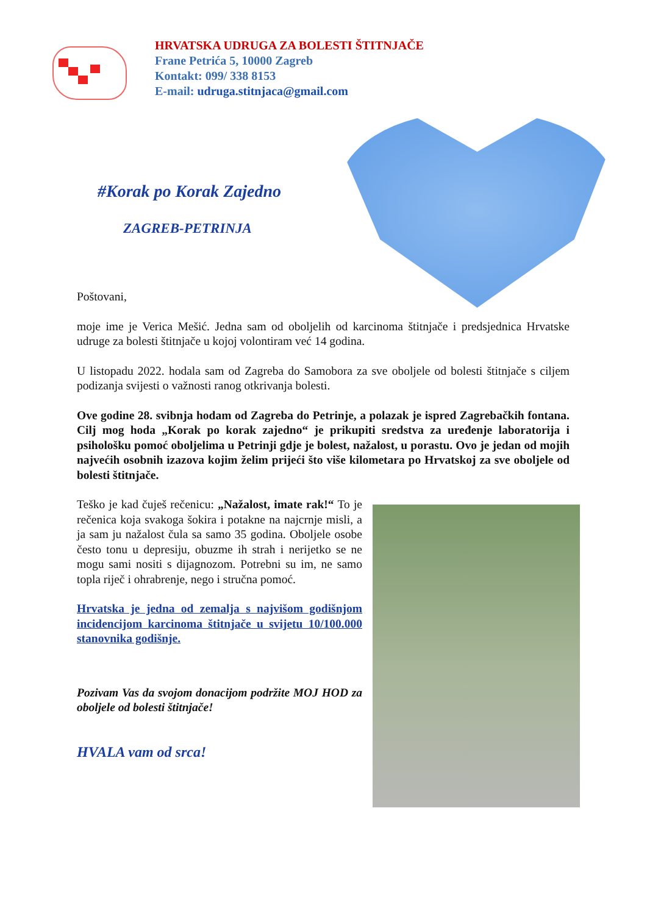HRVATSKA UDRUGA ZA BOLESTI ŠTITNJAČE
Frane Petrića 5, 10000 Zagreb
Kontakt: 099/ 338 8153
E-mail: udruga.stitnjaca@gmail.com
#Korak po Korak Zajedno
ZAGREB-PETRINJA
Poštovani,
moje ime je Verica Mešić. Jedna sam od oboljelih od karcinoma štitnjače i predsjednica Hrvatske udruge za bolesti štitnjače u kojoj volontiram već 14 godina.
U listopadu 2022. hodala sam od Zagreba do Samobora za sve oboljele od bolesti štitnjače s ciljem podizanja svijesti o važnosti ranog otkrivanja bolesti.
Ove godine 28. svibnja hodam od Zagreba do Petrinje, a polazak je ispred Zagrebačkih fontana. Cilj mog hoda „Korak po korak zajedno“ je prikupiti sredstva za uređenje laboratorija i psihološku pomoć oboljelima u Petrinji gdje je bolest, nažalost, u porastu. Ovo je jedan od mojih najvećih osobnih izazova kojim želim prijeći što više kilometara po Hrvatskoj za sve oboljele od bolesti štitnjače.
Teško je kad čuješ rečenicu: „Nažalost, imate rak!“ To je rečenica koja svakoga šokira i potakne na najcrnje misli, a ja sam ju nažalost čula sa samo 35 godina. Oboljele osobe često tonu u depresiju, obuzme ih strah i nerijetko se ne mogu sami nositi s dijagnozom. Potrebni su im, ne samo topla riječ i ohrabrenje, nego i stručna pomoć.
Hrvatska je jedna od zemalja s najvišom godišnjom incidencijom karcinoma štitnjače u svijetu 10/100.000 stanovnika godišnje.
Pozivam Vas da svojom donacijom podržite MOJ HOD za oboljele od bolesti štitnjače!
HVALA vam od srca!